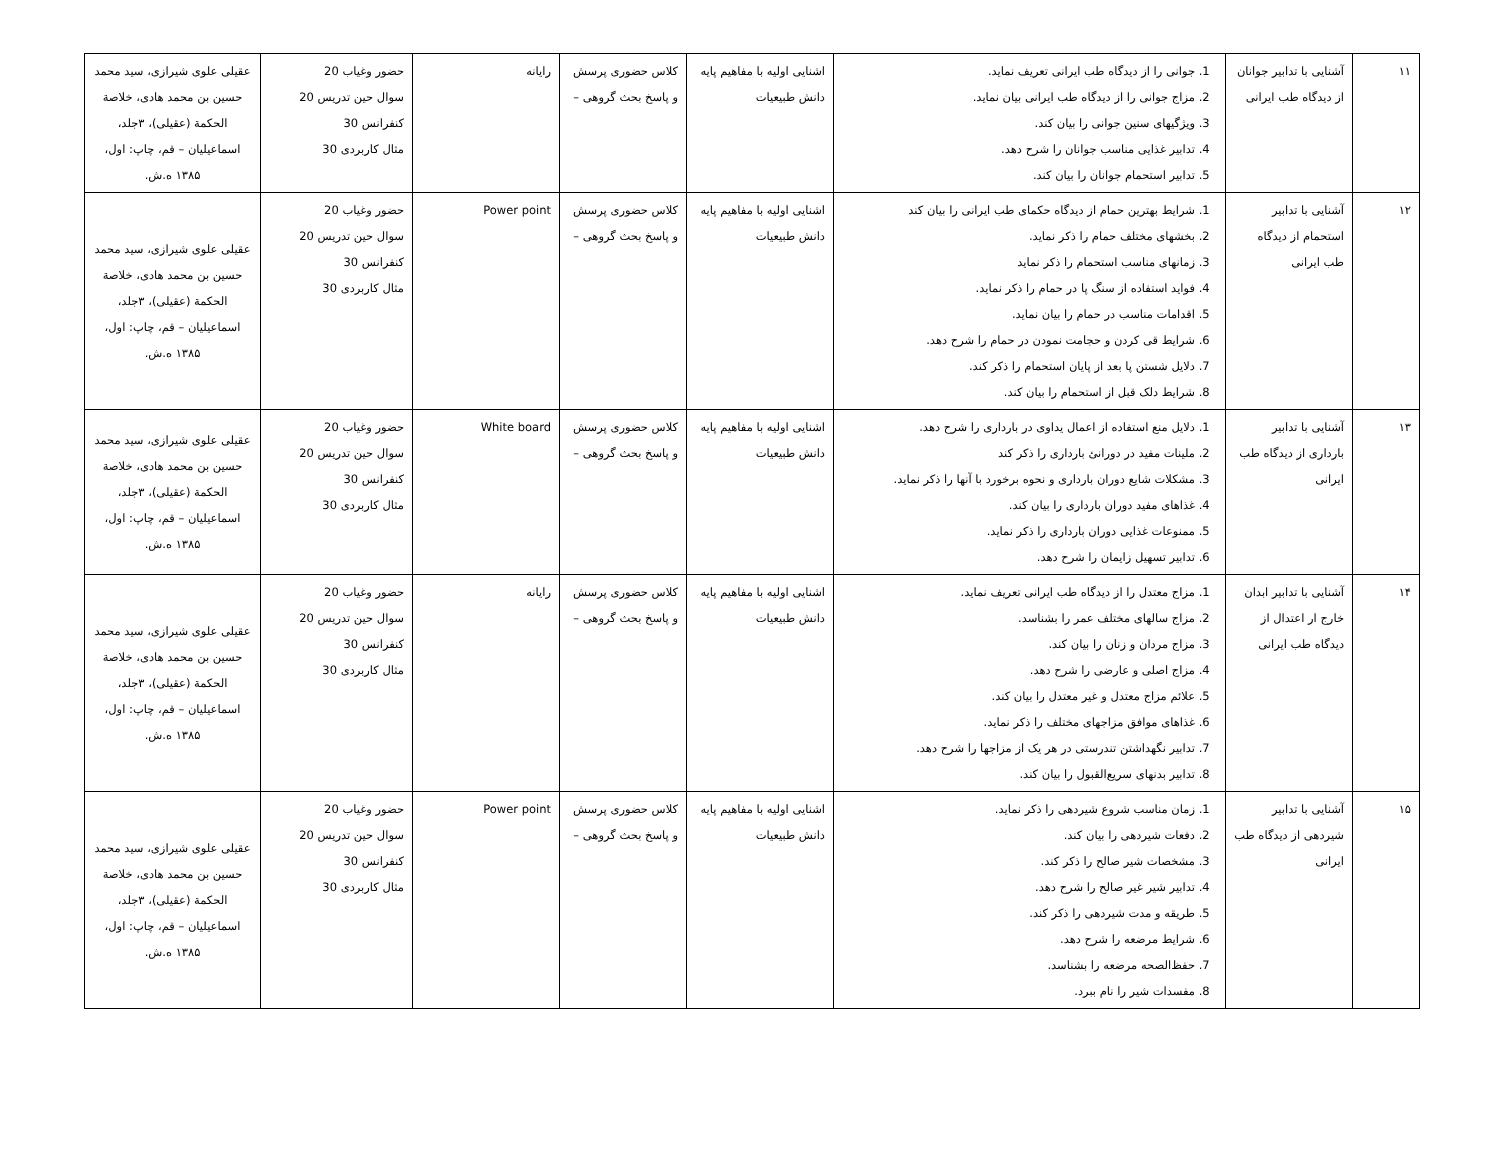| ۱۱ | آشنایی با تدابیر جوانان از دیدگاه طب ایرانی | 1. جوانی را از دیدگاه طب ایرانی تعریف نماید. 2. مزاج جوانی را از دیدگاه طب ایرانی بیان نماید. 3. ویژگیهای سنین جوانی را بیان کند. 4. تدابیر غذایی مناسب جوانان را شرح دهد. 5. تدابیر استحمام جوانان را بیان کند. | اشنایی اولیه با مفاهیم پایه دانش طبیعیات | کلاس حضوری پرسش و پاسخ بحث گروهی – | رایانه | حضور وغیاب 20 سوال حین تدریس 20 کنفرانس 30 مثال کاربردی 30 | عقیلی علوی شیرازی، سید محمد حسین بن محمد هادی، خلاصة الحکمة (عقیلی)، ۳جلد، اسماعیلیان – قم، چاپ: اول، ۱۳۸۵ ه.ش. |
| ۱۲ | آشنایی با تدابیر استحمام از دیدگاه طب ایرانی | 1. شرایط بهترین حمام از دیدگاه حکمای طب ایرانی را بیان کند 2. بخشهای مختلف حمام را ذکر نماید. 3. زمانهای مناسب استحمام را ذکر نماید 4. فواید استفاده از سنگ پا در حمام را ذکر نماید. 5. اقدامات مناسب در حمام را بیان نماید. 6. شرایط قی کردن و حجامت نمودن در حمام را شرح دهد. 7. دلایل شستن پا بعد از پایان استحمام را ذکر کند. 8. شرایط دلک قبل از استحمام را بیان کند. | اشنایی اولیه با مفاهیم پایه دانش طبیعیات | کلاس حضوری پرسش و پاسخ بحث گروهی – | Power point | حضور وغیاب 20 سوال حین تدریس 20 کنفرانس 30 مثال کاربردی 30 | عقیلی علوی شیرازی، سید محمد حسین بن محمد هادی، خلاصة الحکمة (عقیلی)، ۳جلد، اسماعیلیان – قم، چاپ: اول، ۱۳۸۵ ه.ش. |
| ۱۳ | آشنایی با تدابیر بارداری از دیدگاه طب ایرانی | 1. دلایل منع استفاده از اعمال یداوی در بارداری را شرح دهد. 2. ملینات مفید در دورانئ بارداری را ذکر کند 3. مشکلات شایع دوران بارداری و نحوه برخورد با آنها را ذکر نماید. 4. غذاهای مفید دوران بارداری را بیان کند. 5. ممنوعات غذایی دوران بارداری را ذکر نماید. 6. تدابیر تسهیل زایمان را شرح دهد. | اشنایی اولیه با مفاهیم پایه دانش طبیعیات | کلاس حضوری پرسش و پاسخ بحث گروهی – | White board | حضور وغیاب 20 سوال حین تدریس 20 کنفرانس 30 مثال کاربردی 30 | عقیلی علوی شیرازی، سید محمد حسین بن محمد هادی، خلاصة الحکمة (عقیلی)، ۳جلد، اسماعیلیان – قم، چاپ: اول، ۱۳۸۵ ه.ش. |
| ۱۴ | آشنایی با تدابیر ابدان خارج ار اعتدال از دیدگاه طب ایرانی | 1. مزاج معتدل را از دیدگاه طب ایرانی تعریف نماید. 2. مزاج سالهای مختلف عمر را بشناسد. 3. مزاج مردان و زنان را بیان کند. 4. مزاج اصلی و عارضی را شرح دهد. 5. علائم مزاج معتدل و غیر معتدل را بیان کند. 6. غذاهای موافق مزاجهای مختلف را ذکر نماید. 7. تدابیر نگهداشتن تندرستی در هر یک از مزاجها را شرح دهد. 8. تدابیر بدنهای سریع‌القبول را بیان کند. | اشنایی اولیه با مفاهیم پایه دانش طبیعیات | کلاس حضوری پرسش و پاسخ بحث گروهی – | رایانه | حضور وغیاب 20 سوال حین تدریس 20 کنفرانس 30 مثال کاربردی 30 | عقیلی علوی شیرازی، سید محمد حسین بن محمد هادی، خلاصة الحکمة (عقیلی)، ۳جلد، اسماعیلیان – قم، چاپ: اول، ۱۳۸۵ ه.ش. |
| ۱۵ | آشنایی با تدابیر شیردهی از دیدگاه طب ایرانی | 1. زمان مناسب شروع شیردهی را ذکر نماید. 2. دفعات شیردهی را بیان کند. 3. مشخصات شیر صالح را ذکر کند. 4. تدابیر شیر غیر صالح را شرح دهد. 5. طریقه و مدت شیردهی را ذکر کند. 6. شرایط مرضعه را شرح دهد. 7. حفظ‌الصحه مرضعه را بشناسد. 8. مفسدات شیر را نام ببرد. | اشنایی اولیه با مفاهیم پایه دانش طبیعیات | کلاس حضوری پرسش و پاسخ بحث گروهی – | Power point | حضور وغیاب 20 سوال حین تدریس 20 کنفرانس 30 مثال کاربردی 30 | عقیلی علوی شیرازی، سید محمد حسین بن محمد هادی، خلاصة الحکمة (عقیلی)، ۳جلد، اسماعیلیان – قم، چاپ: اول، ۱۳۸۵ ه.ش. |